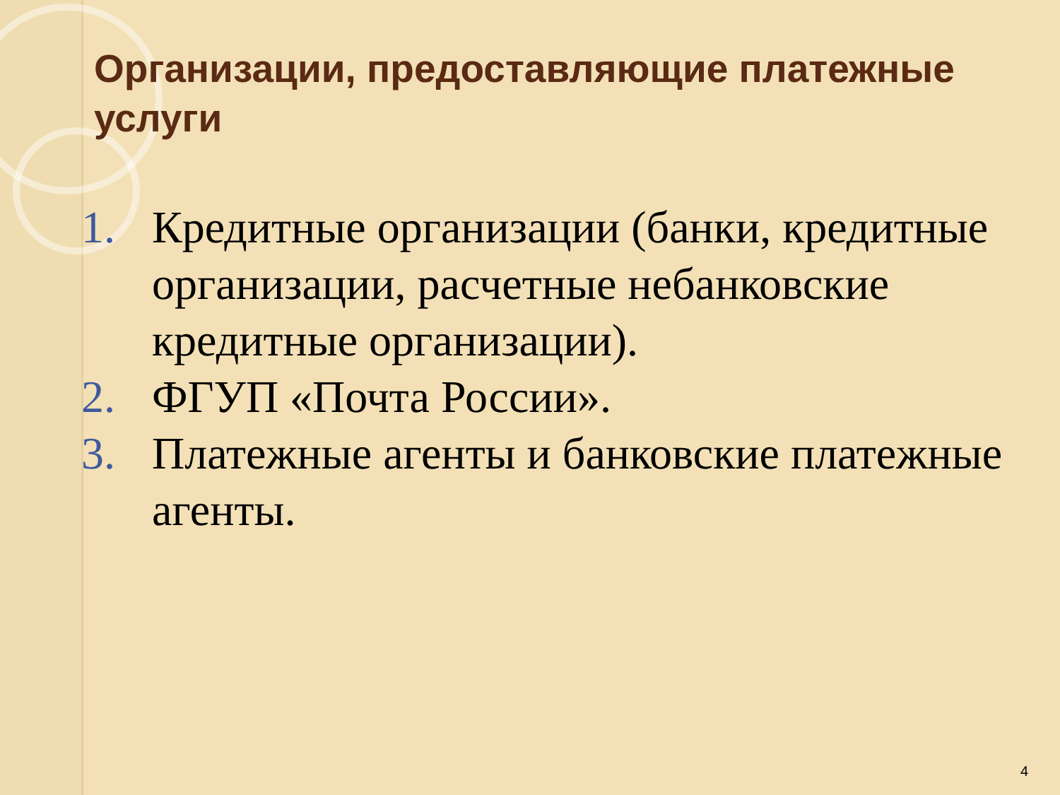Организации, предоставляющие платежные услуги
1. Кредитные организации (банки, кредитные организации, расчетные небанковские кредитные организации).
2. ФГУП «Почта России».
3. Платежные агенты и банковские платежные агенты.
4